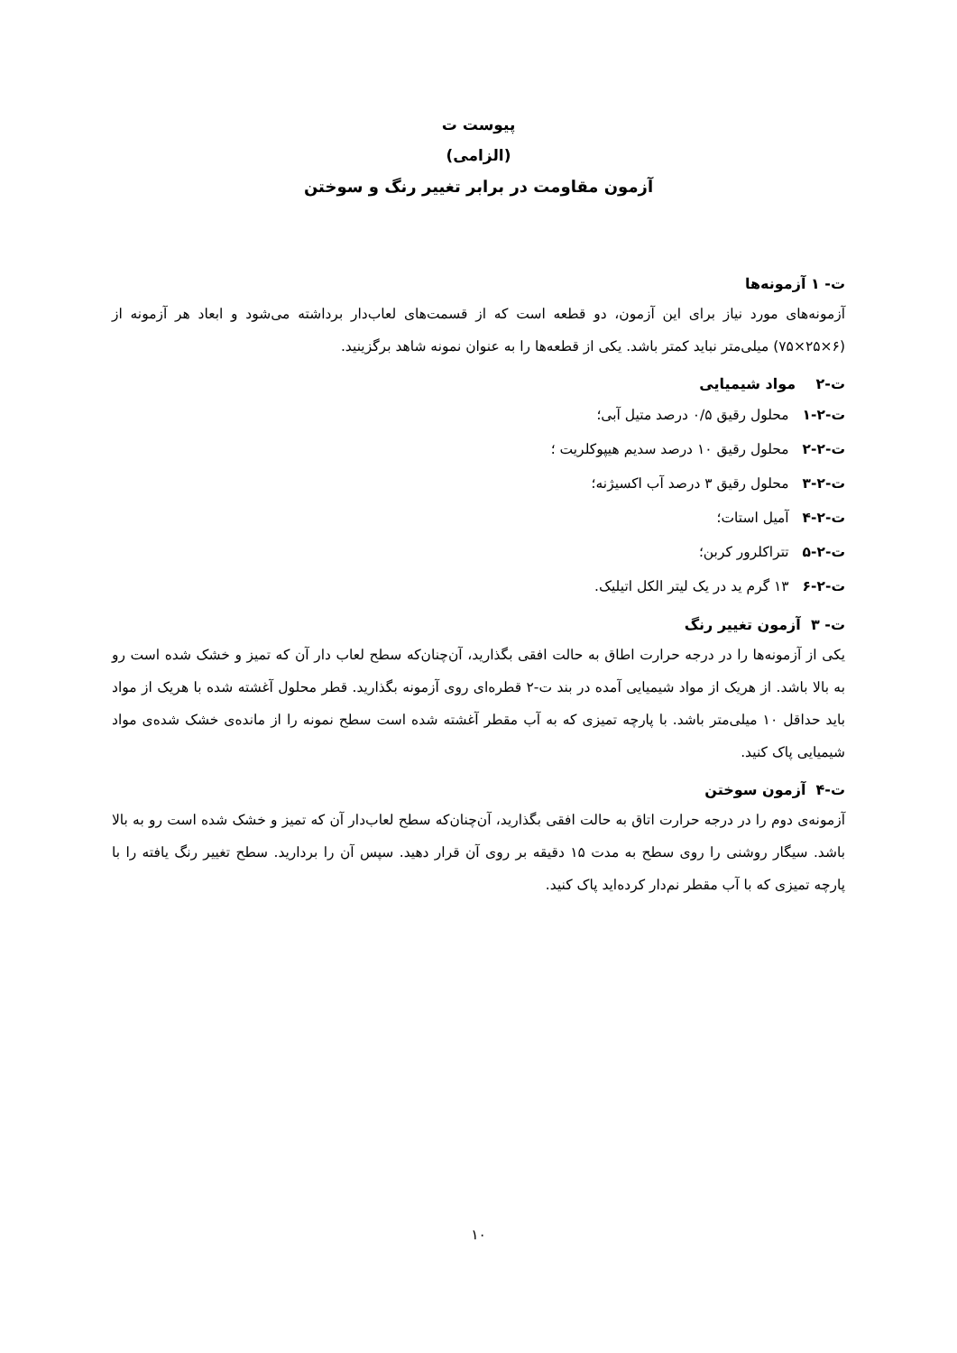پیوست ت
(الزامی)
آزمون مقاومت در برابر تغییر رنگ و سوختن
ت- ۱ آزمونه‌ها
آزمونه‌های مورد نیاز برای این آزمون، دو قطعه است که از قسمت‌های لعاب‌دار برداشته می‌شود و ابعاد هر آزمونه از (۶×۲۵×۷۵) میلی‌متر نباید کمتر باشد. یکی از قطعه‌ها را به عنوان نمونه شاهد برگزینید.
ت-۲ مواد شیمیایی
ت-۲-۱ محلول رقیق ۰/۵ درصد متیل آبی؛
ت-۲-۲ محلول رقیق ۱۰ درصد سدیم هیپوکلریت ؛
ت-۲-۳ محلول رقیق ۳ درصد آب اکسیژنه؛
ت-۲-۴ آمیل استات؛
ت-۲-۵ تتراکلرور کربن؛
ت-۲-۶ ۱۳ گرم ید در یک لیتر الکل اتیلیک.
ت- ۳ آزمون تغییر رنگ
یکی از آزمونه‌ها را در درجه حرارت اطاق به حالت افقی بگذارید، آن‌چنان‌که سطح لعاب دار آن که تمیز و خشک شده است رو به بالا باشد. از هریک از مواد شیمیایی آمده در بند ت-۲ قطره‌ای روی آزمونه بگذارید. قطر محلول آغشته شده با هریک از مواد باید حداقل ۱۰ میلی‌متر باشد. با پارچه تمیزی که به آب مقطر آغشته شده است سطح نمونه را از مانده‌ی خشک شده‌ی مواد شیمیایی پاک کنید.
ت-۴ آزمون سوختن
آزمونه‌ی دوم را در درجه حرارت اتاق به حالت افقی بگذارید، آن‌چنان‌که سطح لعاب‌دار آن که تمیز و خشک شده است رو به بالا باشد. سیگار روشنی را روی سطح به مدت ۱۵ دقیقه بر روی آن قرار دهید. سپس آن را بردارید. سطح تغییر رنگ یافته را با پارچه تمیزی که با آب مقطر نم‌دار کرده‌اید پاک کنید.
۱۰